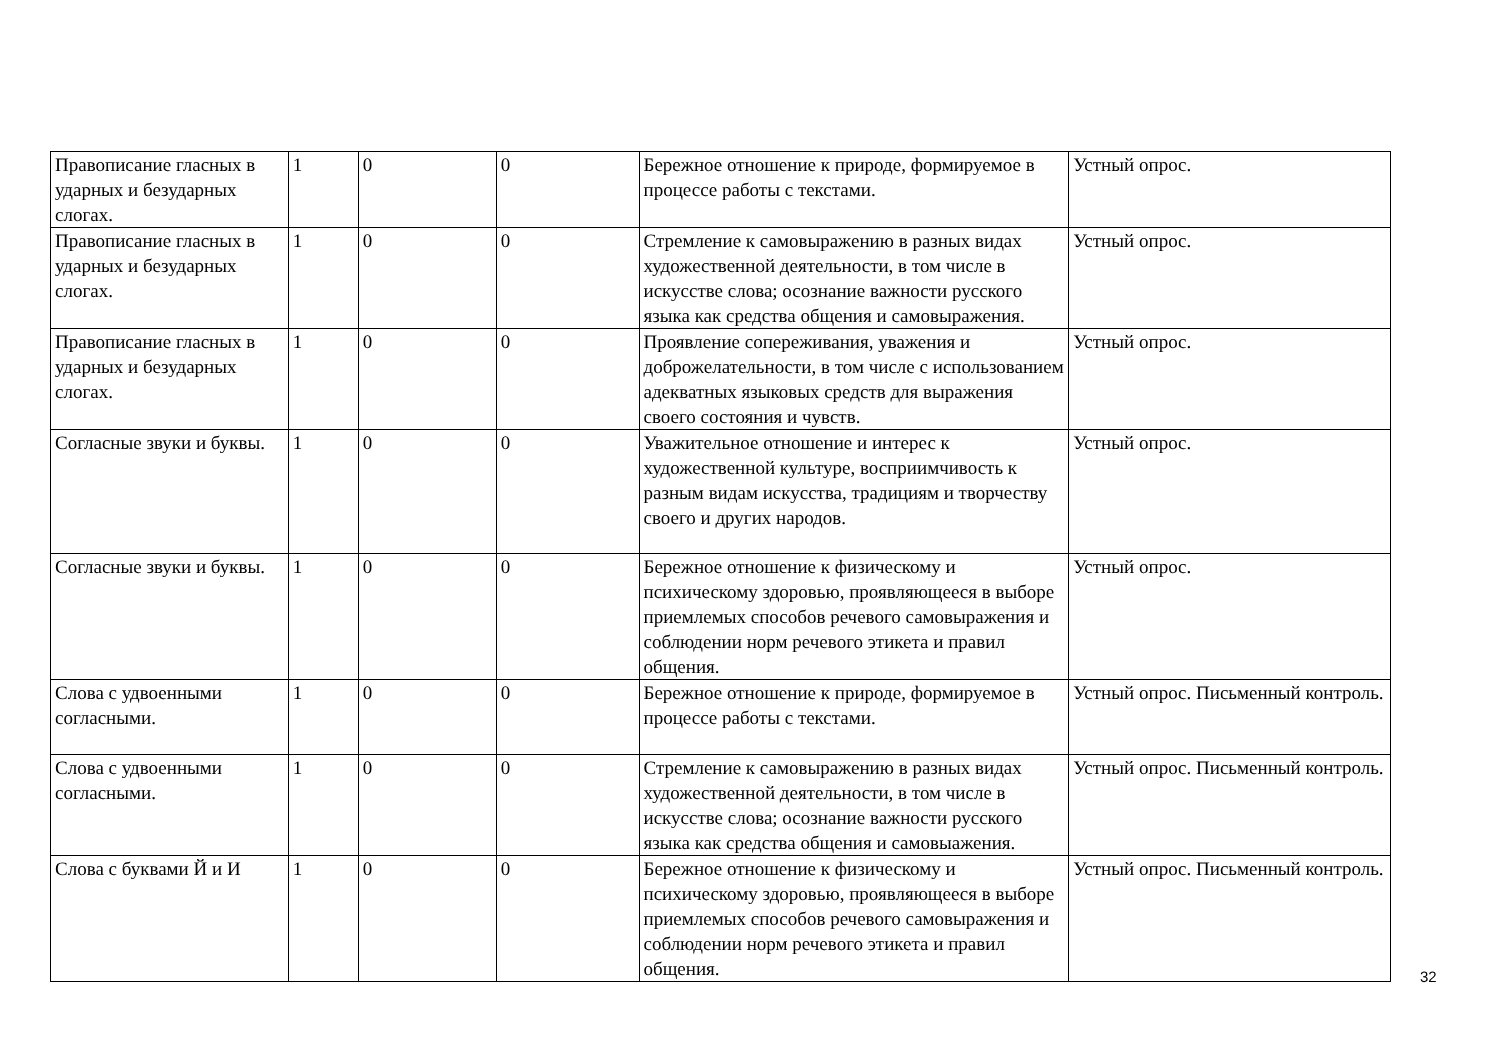| Правописание гласных в ударных и безударных слогах. | 1 | 0 | 0 | Бережное отношение к природе, формируемое в процессе работы с текстами. | Устный опрос. |
| Правописание гласных в ударных и безударных слогах. | 1 | 0 | 0 | Стремление к самовыражению в разных видах художественной деятельности, в том числе в искусстве слова; осознание важности русского языка как средства общения и самовыражения. | Устный опрос. |
| Правописание гласных в ударных и безударных слогах. | 1 | 0 | 0 | Проявление сопереживания, уважения и доброжелательности, в том числе с использованием адекватных языковых средств для выражения своего состояния и чувств. | Устный опрос. |
| Согласные звуки и буквы. | 1 | 0 | 0 | Уважительное отношение и интерес к художественной культуре, восприимчивость к разным видам искусства, традициям и творчеству своего и других народов. | Устный опрос. |
| Согласные звуки и буквы. | 1 | 0 | 0 | Бережное отношение к физическому и психическому здоровью, проявляющееся в выборе приемлемых способов речевого самовыражения и соблюдении норм речевого этикета и правил общения. | Устный опрос. |
| Слова с удвоенными согласными. | 1 | 0 | 0 | Бережное отношение к природе, формируемое в процессе работы с текстами. | Устный опрос. Письменный контроль. |
| Слова с удвоенными согласными. | 1 | 0 | 0 | Стремление к самовыражению в разных видах художественной деятельности, в том числе в искусстве слова; осознание важности русского языка как средства общения и самовыажения. | Устный опрос. Письменный контроль. |
| Слова с буквами Й и И | 1 | 0 | 0 | Бережное отношение к физическому и психическому здоровью, проявляющееся в выборе приемлемых способов речевого самовыражения и соблюдении норм речевого этикета и правил общения. | Устный опрос. Письменный контроль. |
32